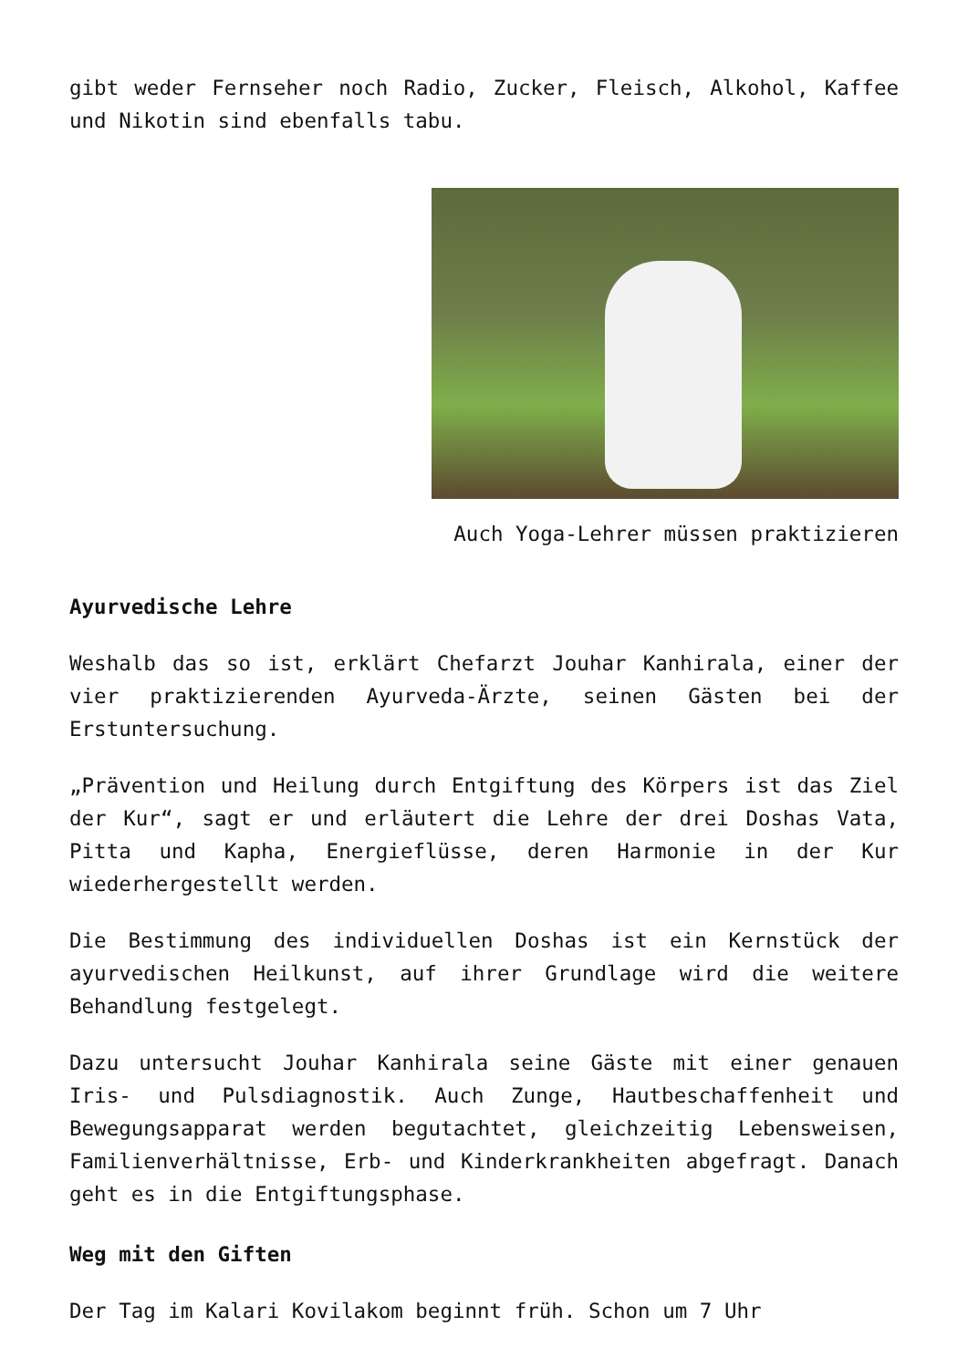gibt weder Fernseher noch Radio, Zucker, Fleisch, Alkohol, Kaffee und Nikotin sind ebenfalls tabu.
Auch Yoga-Lehrer müssen praktizieren
Ayurvedische Lehre
Weshalb das so ist, erklärt Chefarzt Jouhar Kanhirala, einer der vier praktizierenden Ayurveda-Ärzte, seinen Gästen bei der Erstuntersuchung.
„Prävention und Heilung durch Entgiftung des Körpers ist das Ziel der Kur“, sagt er und erläutert die Lehre der drei Doshas Vata, Pitta und Kapha, Energieflüsse, deren Harmonie in der Kur wiederhergestellt werden.
Die Bestimmung des individuellen Doshas ist ein Kernstück der ayurvedischen Heilkunst, auf ihrer Grundlage wird die weitere Behandlung festgelegt.
Dazu untersucht Jouhar Kanhirala seine Gäste mit einer genauen Iris- und Pulsdiagnostik. Auch Zunge, Hautbeschaffenheit und Bewegungsapparat werden begutachtet, gleichzeitig Lebensweisen, Familienverhältnisse, Erb- und Kinderkrankheiten abgefragt. Danach geht es in die Entgiftungsphase.
Weg mit den Giften
Der Tag im Kalari Kovilakom beginnt früh. Schon um 7 Uhr